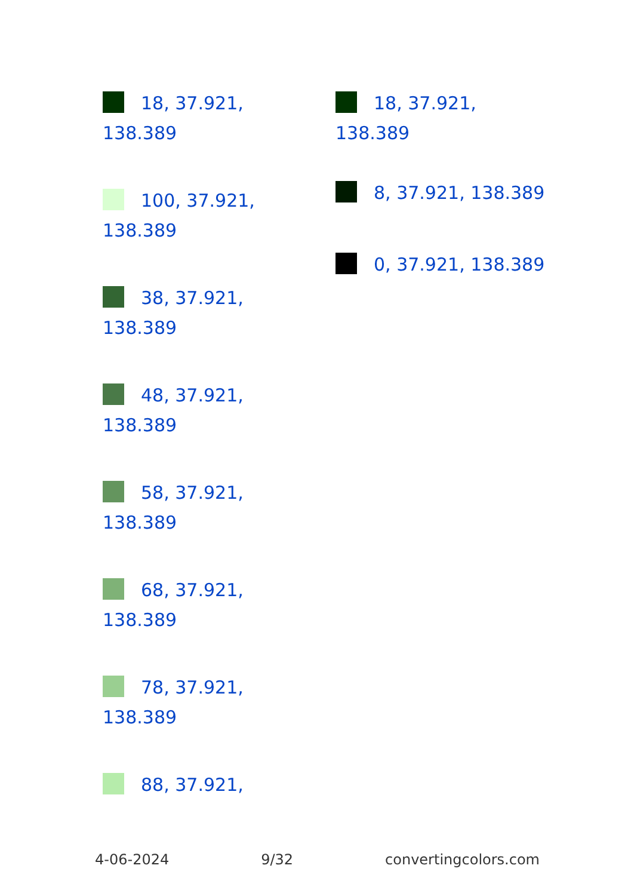18, 37.921,
138.389
100, 37.921,
138.389
38, 37.921,
138.389
48, 37.921,
138.389
58, 37.921,
138.389
68, 37.921,
138.389
78, 37.921,
138.389
88, 37.921,
18, 37.921,
138.389
8, 37.921, 138.389
0, 37.921, 138.389
4-06-2024 9/32 convertingcolors.com